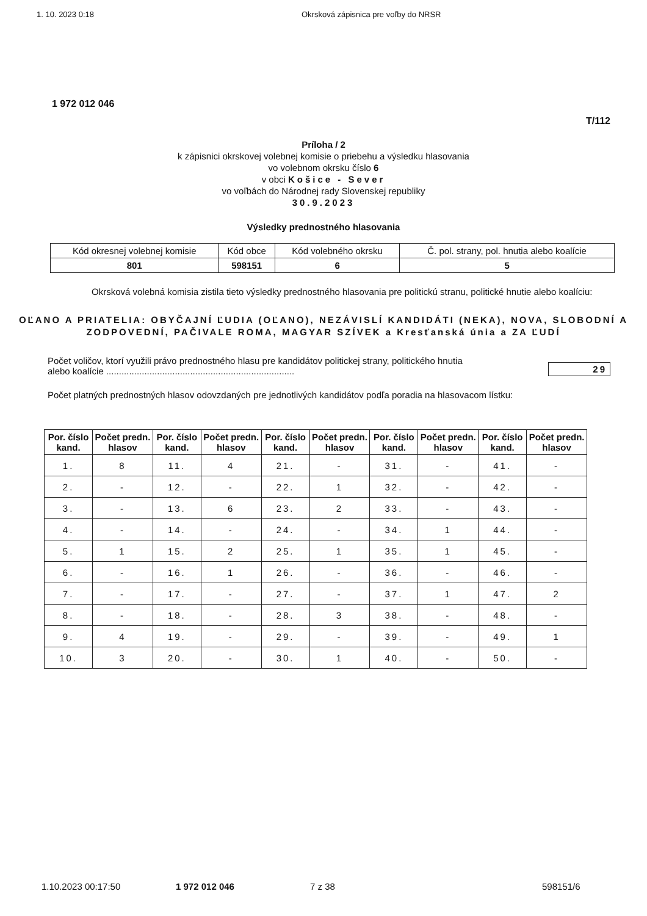1. 10. 2023 0:18 Okrsková zápisnica pre voľby do NRSR
1 972 012 046
T/112
Príloha / 2
k zápisnici okrskovej volebnej komisie o priebehu a výsledku hlasovania
vo volebnom okrsku číslo 6
v obci Košice - Sever
vo voľbách do Národnej rady Slovenskej republiky
30.9.2023
Výsledky prednostného hlasovania
| Kód okresnej volebnej komisie | Kód obce | Kód volebného okrsku | Č. pol. strany, pol. hnutia alebo koalície |
| 801 | 598151 | 6 | 5 |
Okrsková volebná komisia zistila tieto výsledky prednostného hlasovania pre politickú stranu, politické hnutie alebo koalíciu:
OĽANO A PRIATELIA: OBYČAJNÍ ĽUDIA (OĽANO), NEZÁVISLÍ KANDIDÁTI (NEKA), NOVA, SLOBODNÍ A ZODPOVEDNÍ, PAČIVALE ROMA, MAGYAR SZÍVEK a Kresťanská únia a ZA ĽUDÍ
Počet voličov, ktorí využili právo prednostného hlasu pre kandidátov politickej strany, politického hnutia
alebo koalície .......................................................................... 29
Počet platných prednostných hlasov odovzdaných pre jednotlivých kandidátov podľa poradia na hlasovacom lístku:
| Por. číslo kand. | Počet predn. hlasov | Por. číslo kand. | Počet predn. hlasov | Por. číslo kand. | Počet predn. hlasov | Por. číslo kand. | Počet predn. hlasov | Por. číslo kand. | Počet predn. hlasov |
| --- | --- | --- | --- | --- | --- | --- | --- | --- | --- |
| 1. | 8 | 11. | 4 | 21. | - | 31. | - | 41. | - |
| 2. | - | 12. | - | 22. | 1 | 32. | - | 42. | - |
| 3. | - | 13. | 6 | 23. | 2 | 33. | - | 43. | - |
| 4. | - | 14. | - | 24. | - | 34. | 1 | 44. | - |
| 5. | 1 | 15. | 2 | 25. | 1 | 35. | 1 | 45. | - |
| 6. | - | 16. | 1 | 26. | - | 36. | - | 46. | - |
| 7. | - | 17. | - | 27. | - | 37. | 1 | 47. | 2 |
| 8. | - | 18. | - | 28. | 3 | 38. | - | 48. | - |
| 9. | 4 | 19. | - | 29. | - | 39. | - | 49. | 1 |
| 10. | 3 | 20. | - | 30. | 1 | 40. | - | 50. | - |
1.10.2023 00:17:50 1 972 012 046 7 z 38 598151/6